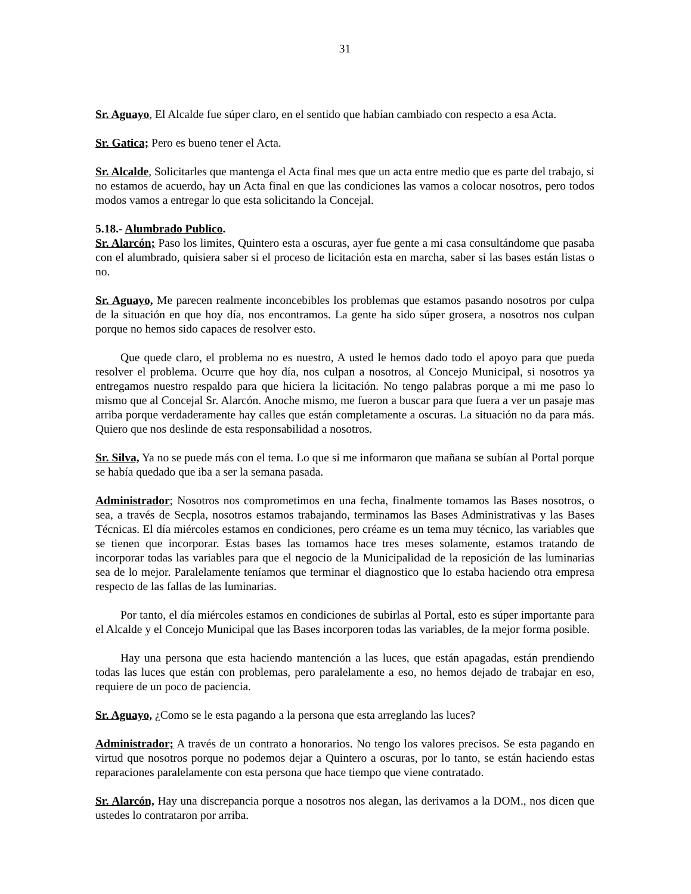31
Sr. Aguayo, El Alcalde fue súper claro, en el sentido que habían cambiado con respecto a esa Acta.
Sr. Gatica; Pero es bueno tener el Acta.
Sr. Alcalde, Solicitarles que mantenga el Acta final mes que un acta entre medio que es parte del trabajo, si no estamos de acuerdo, hay un Acta final en que las condiciones las vamos a colocar nosotros, pero todos modos vamos a entregar lo que esta solicitando la Concejal.
5.18.- Alumbrado Publico.
Sr. Alarcón; Paso los limites, Quintero esta a oscuras, ayer fue gente a mi casa consultándome que pasaba con el alumbrado, quisiera saber si el proceso de licitación esta en marcha, saber si las bases están listas o no.
Sr. Aguayo, Me parecen realmente inconcebibles los problemas que estamos pasando nosotros por culpa de la situación en que hoy día, nos encontramos. La gente ha sido súper grosera, a nosotros nos culpan porque no hemos sido capaces de resolver esto.
Que quede claro, el problema no es nuestro, A usted le hemos dado todo el apoyo para que pueda resolver el problema. Ocurre que hoy día, nos culpan a nosotros, al Concejo Municipal, si nosotros ya entregamos nuestro respaldo para que hiciera la licitación. No tengo palabras porque a mi me paso lo mismo que al Concejal Sr. Alarcón. Anoche mismo, me fueron a buscar para que fuera a ver un pasaje mas arriba porque verdaderamente hay calles que están completamente a oscuras. La situación no da para más. Quiero que nos deslinde de esta responsabilidad a nosotros.
Sr. Silva, Ya no se puede más con el tema. Lo que si me informaron que mañana se subían al Portal porque se había quedado que iba a ser la semana pasada.
Administrador; Nosotros nos comprometimos en una fecha, finalmente tomamos las Bases nosotros, o sea, a través de Secpla, nosotros estamos trabajando, terminamos las Bases Administrativas y las Bases Técnicas. El día miércoles estamos en condiciones, pero créame es un tema muy técnico, las variables que se tienen que incorporar. Estas bases las tomamos hace tres meses solamente, estamos tratando de incorporar todas las variables para que el negocio de la Municipalidad de la reposición de las luminarias sea de lo mejor. Paralelamente teníamos que terminar el diagnostico que lo estaba haciendo otra empresa respecto de las fallas de las luminarias.
Por tanto, el día miércoles estamos en condiciones de subirlas al Portal, esto es súper importante para el Alcalde y el Concejo Municipal que las Bases incorporen todas las variables, de la mejor forma posible.
Hay una persona que esta haciendo mantención a las luces, que están apagadas, están prendiendo todas las luces que están con problemas, pero paralelamente a eso, no hemos dejado de trabajar en eso, requiere de un poco de paciencia.
Sr. Aguayo, ¿Como se le esta pagando a la persona que esta arreglando las luces?
Administrador; A través de un contrato a honorarios. No tengo los valores precisos. Se esta pagando en virtud que nosotros porque no podemos dejar a Quintero a oscuras, por lo tanto, se están haciendo estas reparaciones paralelamente con esta persona que hace tiempo que viene contratado.
Sr. Alarcón, Hay una discrepancia porque a nosotros nos alegan, las derivamos a la DOM., nos dicen que ustedes lo contrataron por arriba.